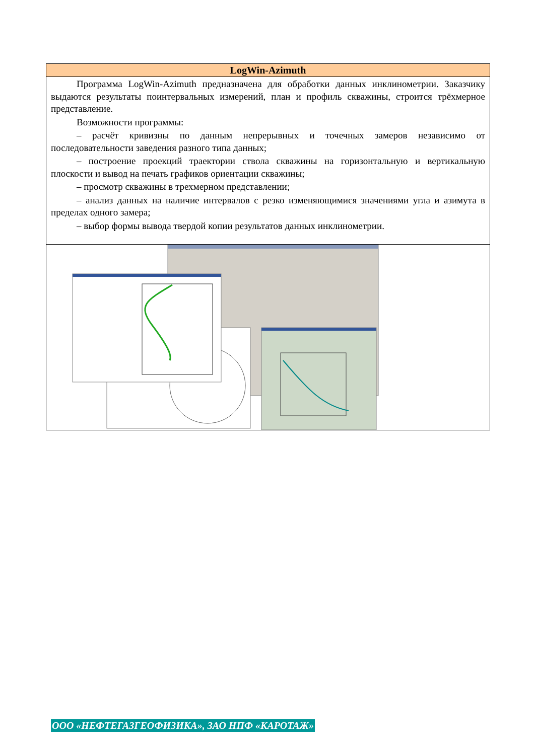LogWin-Azimuth
Программа LogWin-Azimuth предназначена для обработки данных инклинометрии. Заказчику выдаются результаты поинтервальных измерений, план и профиль скважины, строится трёхмерное представление.
Возможности программы:
– расчёт кривизны по данным непрерывных и точечных замеров независимо от последовательности заведения разного типа данных;
– построение проекций траектории ствола скважины на горизонтальную и вертикальную плоскости и вывод на печать графиков ориентации скважины;
– просмотр скважины в трехмерном представлении;
– анализ данных на наличие интервалов с резко изменяющимися значениями угла и азимута в пределах одного замера;
– выбор формы вывода твердой копии результатов данных инклинометрии.
ООО «НЕФТЕГАЗГЕОФИЗИКА», ЗАО НПФ «КАРОТАЖ»